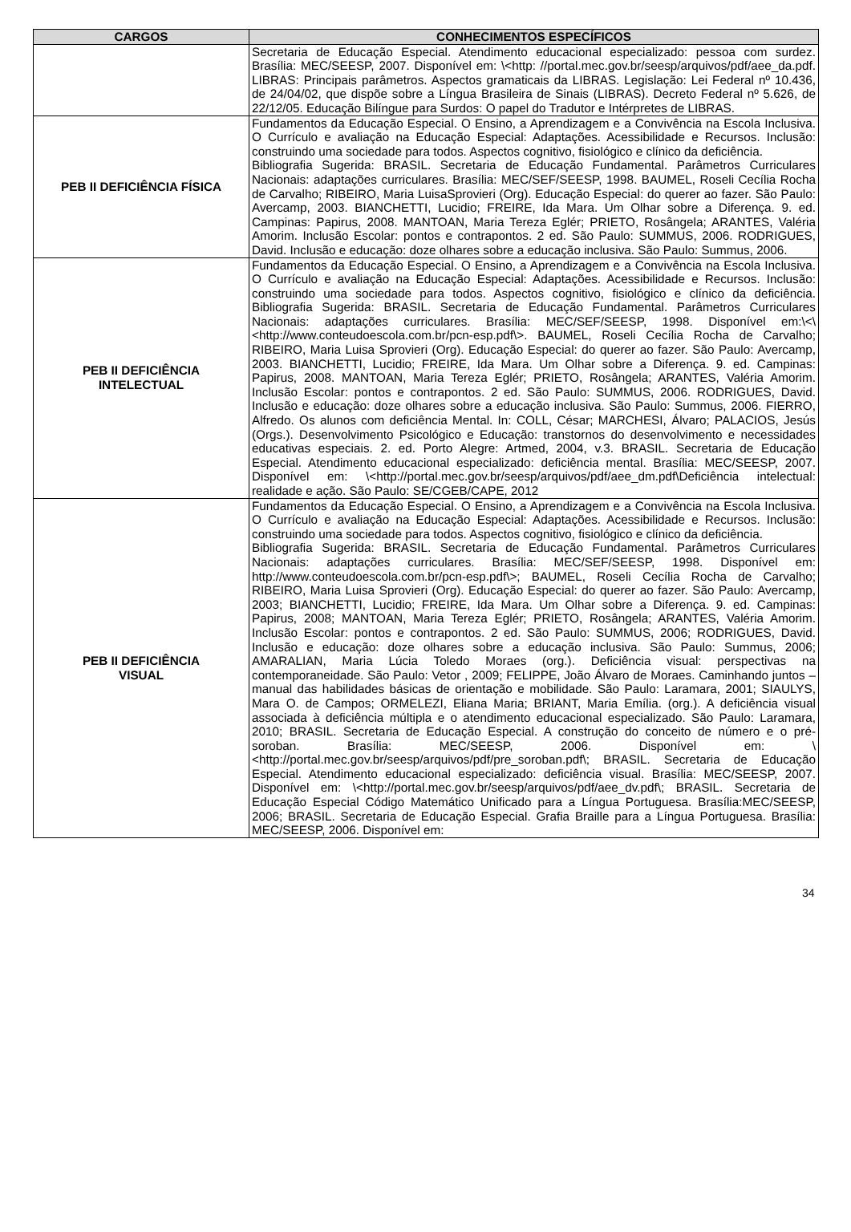| CARGOS | CONHECIMENTOS ESPECÍFICOS |
| --- | --- |
| | Secretaria de Educação Especial. Atendimento educacional especializado: pessoa com surdez. Brasília: MEC/SEESP, 2007. Disponível em: \<http: //portal.mec.gov.br/seesp/arquivos/pdf/aee_da.pdf. LIBRAS: Principais parâmetros. Aspectos gramaticais da LIBRAS. Legislação: Lei Federal nº 10.436, de 24/04/02, que dispõe sobre a Língua Brasileira de Sinais (LIBRAS). Decreto Federal nº 5.626, de 22/12/05. Educação Bilíngue para Surdos: O papel do Tradutor e Intérpretes de LIBRAS. |
| PEB II DEFICIÊNCIA FÍSICA | Fundamentos da Educação Especial. O Ensino, a Aprendizagem e a Convivência na Escola Inclusiva. O Currículo e avaliação na Educação Especial: Adaptações. Acessibilidade e Recursos. Inclusão: construindo uma sociedade para todos. Aspectos cognitivo, fisiológico e clínico da deficiência. Bibliografia Sugerida: BRASIL. Secretaria de Educação Fundamental. Parâmetros Curriculares Nacionais: adaptações curriculares. Brasília: MEC/SEF/SEESP, 1998. BAUMEL, Roseli Cecília Rocha de Carvalho; RIBEIRO, Maria LuisaSprovieri (Org). Educação Especial: do querer ao fazer. São Paulo: Avercamp, 2003. BIANCHETTI, Lucidio; FREIRE, Ida Mara. Um Olhar sobre a Diferença. 9. ed. Campinas: Papirus, 2008. MANTOAN, Maria Tereza Eglér; PRIETO, Rosângela; ARANTES, Valéria Amorim. Inclusão Escolar: pontos e contrapontos. 2 ed. São Paulo: SUMMUS, 2006. RODRIGUES, David. Inclusão e educação: doze olhares sobre a educação inclusiva. São Paulo: Summus, 2006. |
| PEB II DEFICIÊNCIA INTELECTUAL | Fundamentos da Educação Especial. O Ensino, a Aprendizagem e a Convivência na Escola Inclusiva. O Currículo e avaliação na Educação Especial: Adaptações. Acessibilidade e Recursos. Inclusão: construindo uma sociedade para todos. Aspectos cognitivo, fisiológico e clínico da deficiência. Bibliografia Sugerida: BRASIL. Secretaria de Educação Fundamental. Parâmetros Curriculares Nacionais: adaptações curriculares. Brasília: MEC/SEF/SEESP, 1998. Disponível em:\<\<http://www.conteudoescola.com.br/pcn-esp.pdf\>. BAUMEL, Roseli Cecília Rocha de Carvalho; RIBEIRO, Maria Luisa Sprovieri (Org). Educação Especial: do querer ao fazer. São Paulo: Avercamp, 2003. BIANCHETTI, Lucidio; FREIRE, Ida Mara. Um Olhar sobre a Diferença. 9. ed. Campinas: Papirus, 2008. MANTOAN, Maria Tereza Eglér; PRIETO, Rosângela; ARANTES, Valéria Amorim. Inclusão Escolar: pontos e contrapontos. 2 ed. São Paulo: SUMMUS, 2006. RODRIGUES, David. Inclusão e educação: doze olhares sobre a educação inclusiva. São Paulo: Summus, 2006. FIERRO, Alfredo. Os alunos com deficiência Mental. In: COLL, César; MARCHESI, Álvaro; PALACIOS, Jesús (Orgs.). Desenvolvimento Psicológico e Educação: transtornos do desenvolvimento e necessidades educativas especiais. 2. ed. Porto Alegre: Artmed, 2004, v.3. BRASIL. Secretaria de Educação Especial. Atendimento educacional especializado: deficiência mental. Brasília: MEC/SEESP, 2007. Disponível em: \<http://portal.mec.gov.br/seesp/arquivos/pdf/aee_dm.pdf\Deficiência intelectual: realidade e ação. São Paulo: SE/CGEB/CAPE, 2012 |
| PEB II DEFICIÊNCIA VISUAL | Fundamentos da Educação Especial. O Ensino, a Aprendizagem e a Convivência na Escola Inclusiva. O Currículo e avaliação na Educação Especial: Adaptações. Acessibilidade e Recursos. Inclusão: construindo uma sociedade para todos. Aspectos cognitivo, fisiológico e clínico da deficiência. Bibliografia Sugerida: BRASIL. Secretaria de Educação Fundamental. Parâmetros Curriculares Nacionais: adaptações curriculares. Brasília: MEC/SEF/SEESP, 1998. Disponível em: http://www.conteudoescola.com.br/pcn-esp.pdf\>; BAUMEL, Roseli Cecília Rocha de Carvalho; RIBEIRO, Maria Luisa Sprovieri (Org). Educação Especial: do querer ao fazer. São Paulo: Avercamp, 2003; BIANCHETTI, Lucidio; FREIRE, Ida Mara. Um Olhar sobre a Diferença. 9. ed. Campinas: Papirus, 2008; MANTOAN, Maria Tereza Eglér; PRIETO, Rosângela; ARANTES, Valéria Amorim. Inclusão Escolar: pontos e contrapontos. 2 ed. São Paulo: SUMMUS, 2006; RODRIGUES, David. Inclusão e educação: doze olhares sobre a educação inclusiva. São Paulo: Summus, 2006; AMARALIAN, Maria Lúcia Toledo Moraes (org.). Deficiência visual: perspectivas na contemporaneidade. São Paulo: Vetor , 2009; FELIPPE, João Álvaro de Moraes. Caminhando juntos –manual das habilidades básicas de orientação e mobilidade. São Paulo: Laramara, 2001; SIAULYS, Mara O. de Campos; ORMELEZI, Eliana Maria; BRIANT, Maria Emília. (org.). A deficiência visual associada à deficiência múltipla e o atendimento educacional especializado. São Paulo: Laramara, 2010; BRASIL. Secretaria de Educação Especial. A construção do conceito de número e o pré-soroban. Brasília: MEC/SEESP, 2006. Disponível em: \<http://portal.mec.gov.br/seesp/arquivos/pdf/pre_soroban.pdf\; BRASIL. Secretaria de Educação Especial. Atendimento educacional especializado: deficiência visual. Brasília: MEC/SEESP, 2007. Disponível em: \<http://portal.mec.gov.br/seesp/arquivos/pdf/aee_dv.pdf\; BRASIL. Secretaria de Educação Especial Código Matemático Unificado para a Língua Portuguesa. Brasília:MEC/SEESP, 2006; BRASIL. Secretaria de Educação Especial. Grafia Braille para a Língua Portuguesa. Brasília: MEC/SEESP, 2006. Disponível em: |
34